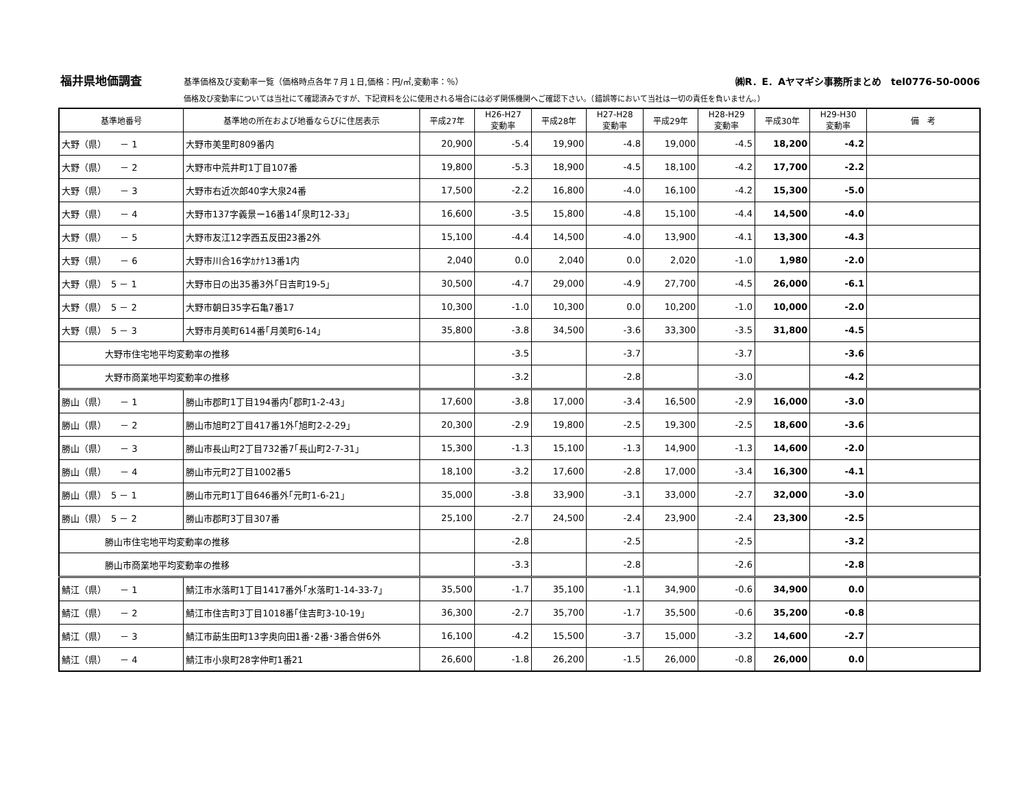福井県地価調査 基準価格及び変動率一覧（価格時点各年７月１日,価格：円/㎡,変動率：％） ㈱R．E．Aヤマギシ事務所まとめ　tel0776-50-0006
価格及び変動率については当社にて確認済みですが、下記資料を公に使用される場合には必ず関係機関へご確認下さい。（錯誤等において当社は一切の責任を負いません。）
| 基準地番号 | 基準地の所在および地番ならびに住居表示 | 平成27年 | H26-H27 変動率 | 平成28年 | H27-H28 変動率 | 平成29年 | H28-H29 変動率 | 平成30年 | H29-H30 変動率 | 備 考 |
| --- | --- | --- | --- | --- | --- | --- | --- | --- | --- | --- |
| 大野（県） － 1 | 大野市美里町809番内 | 20,900 | -5.4 | 19,900 | -4.8 | 19,000 | -4.5 | 18,200 | -4.2 | |
| 大野（県） － 2 | 大野市中荒井町1丁目107番 | 19,800 | -5.3 | 18,900 | -4.5 | 18,100 | -4.2 | 17,700 | -2.2 | |
| 大野（県） － 3 | 大野市右近次郎40字大泉24番 | 17,500 | -2.2 | 16,800 | -4.0 | 16,100 | -4.2 | 15,300 | -5.0 | |
| 大野（県） － 4 | 大野市137字義景ー16番14｢泉町12-33｣ | 16,600 | -3.5 | 15,800 | -4.8 | 15,100 | -4.4 | 14,500 | -4.0 | |
| 大野（県） － 5 | 大野市友江12字西五反田23番2外 | 15,100 | -4.4 | 14,500 | -4.0 | 13,900 | -4.1 | 13,300 | -4.3 | |
| 大野（県） － 6 | 大野市川合16字ｶﾅｹ13番1内 | 2,040 | 0.0 | 2,040 | 0.0 | 2,020 | -1.0 | 1,980 | -2.0 | |
| 大野（県） 5 － 1 | 大野市日の出35番3外｢日吉町19-5｣ | 30,500 | -4.7 | 29,000 | -4.9 | 27,700 | -4.5 | 26,000 | -6.1 | |
| 大野（県） 5 － 2 | 大野市朝日35字石亀7番17 | 10,300 | -1.0 | 10,300 | 0.0 | 10,200 | -1.0 | 10,000 | -2.0 | |
| 大野（県） 5 － 3 | 大野市月美町614番｢月美町6-14｣ | 35,800 | -3.8 | 34,500 | -3.6 | 33,300 | -3.5 | 31,800 | -4.5 | |
| 大野市住宅地平均変動率の推移 | | | -3.5 | | -3.7 | | -3.7 | | -3.6 | |
| 大野市商業地平均変動率の推移 | | | -3.2 | | -2.8 | | -3.0 | | -4.2 | |
| 勝山（県） － 1 | 勝山市郡町1丁目194番内｢郡町1-2-43｣ | 17,600 | -3.8 | 17,000 | -3.4 | 16,500 | -2.9 | 16,000 | -3.0 | |
| 勝山（県） － 2 | 勝山市旭町2丁目417番1外｢旭町2-2-29｣ | 20,300 | -2.9 | 19,800 | -2.5 | 19,300 | -2.5 | 18,600 | -3.6 | |
| 勝山（県） － 3 | 勝山市長山町2丁目732番7｢長山町2-7-31｣ | 15,300 | -1.3 | 15,100 | -1.3 | 14,900 | -1.3 | 14,600 | -2.0 | |
| 勝山（県） － 4 | 勝山市元町2丁目1002番5 | 18,100 | -3.2 | 17,600 | -2.8 | 17,000 | -3.4 | 16,300 | -4.1 | |
| 勝山（県） 5 － 1 | 勝山市元町1丁目646番外｢元町1-6-21｣ | 35,000 | -3.8 | 33,900 | -3.1 | 33,000 | -2.7 | 32,000 | -3.0 | |
| 勝山（県） 5 － 2 | 勝山市郡町3丁目307番 | 25,100 | -2.7 | 24,500 | -2.4 | 23,900 | -2.4 | 23,300 | -2.5 | |
| 勝山市住宅地平均変動率の推移 | | | -2.8 | | -2.5 | | -2.5 | | -3.2 | |
| 勝山市商業地平均変動率の推移 | | | -3.3 | | -2.8 | | -2.6 | | -2.8 | |
| 鯖江（県） － 1 | 鯖江市水落町1丁目1417番外｢水落町1-14-33-7｣ | 35,500 | -1.7 | 35,100 | -1.1 | 34,900 | -0.6 | 34,900 | 0.0 | |
| 鯖江（県） － 2 | 鯖江市住吉町3丁目1018番｢住吉町3-10-19｣ | 36,300 | -2.7 | 35,700 | -1.7 | 35,500 | -0.6 | 35,200 | -0.8 | |
| 鯖江（県） － 3 | 鯖江市莇生田町13字奥向田1番･2番･3番合併6外 | 16,100 | -4.2 | 15,500 | -3.7 | 15,000 | -3.2 | 14,600 | -2.7 | |
| 鯖江（県） － 4 | 鯖江市小泉町28字仲町1番21 | 26,600 | -1.8 | 26,200 | -1.5 | 26,000 | -0.8 | 26,000 | 0.0 | |